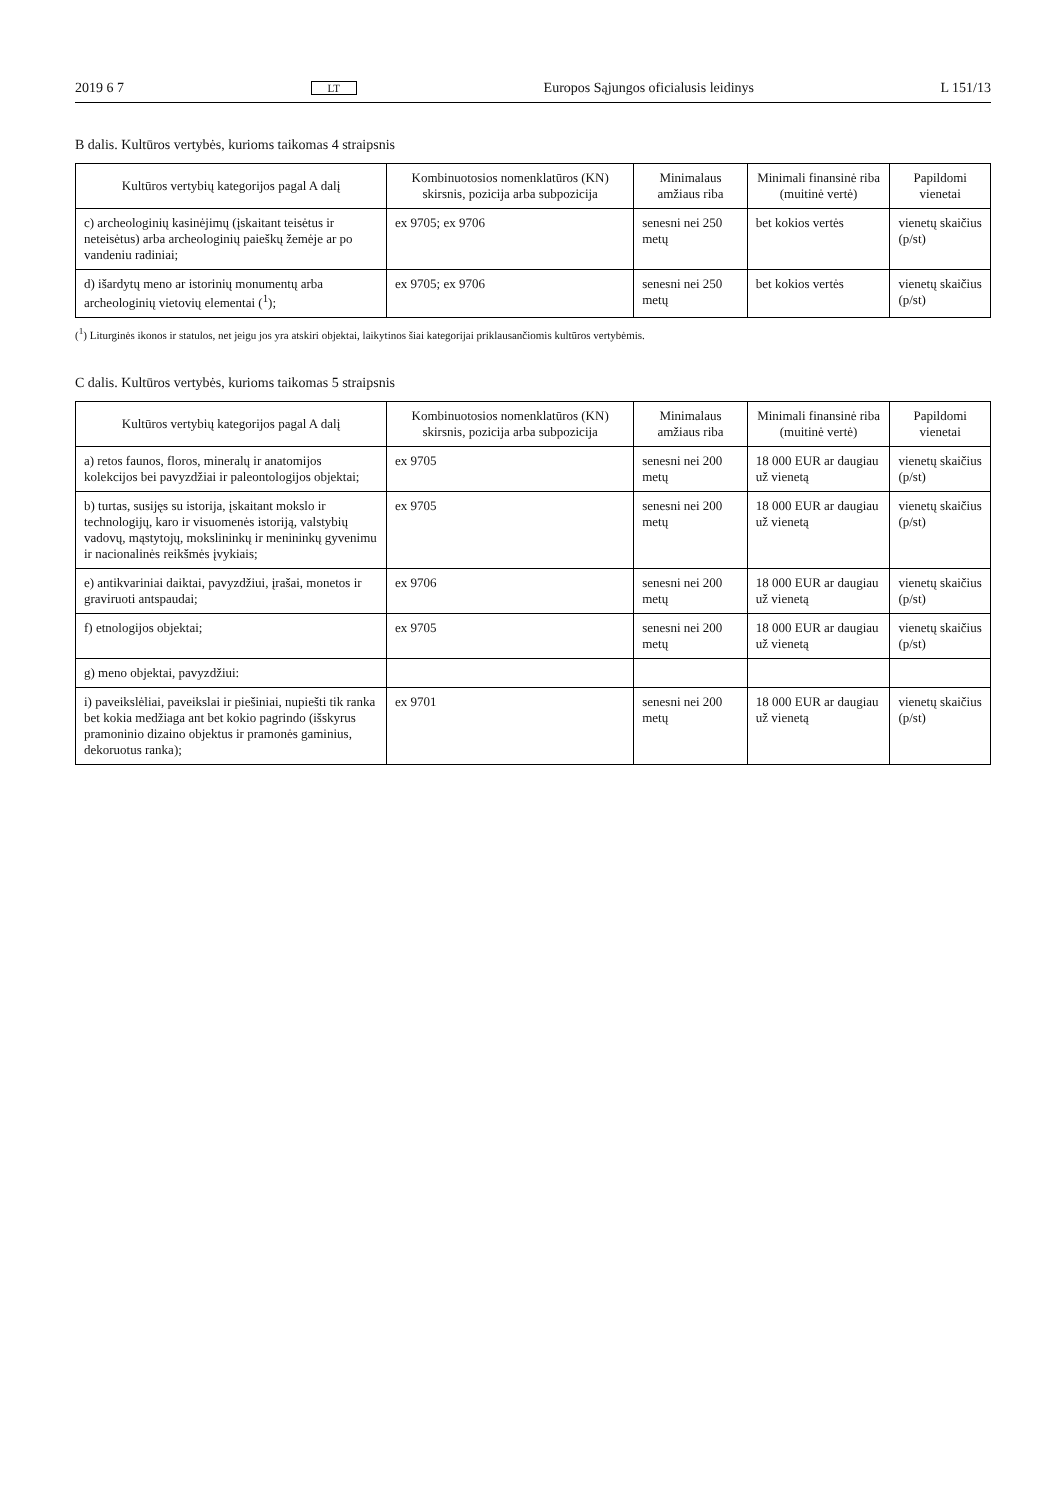2019 6 7 LT Europos Sąjungos oficialusis leidinys L 151/13
B dalis. Kultūros vertybės, kurioms taikomas 4 straipsnis
| Kultūros vertybių kategorijos pagal A dalį | Kombinuotosios nomenklatūros (KN) skirsnis, pozicija arba subpozicija | Minimalaus amžiaus riba | Minimali finansinė riba (muitinė vertė) | Papildomi vienetai |
| --- | --- | --- | --- | --- |
| c) archeologinių kasinėjimų (įskaitant teisėtus ir neteisėtus) arba archeologinių paieškų žemėje ar po vandeniu radiniai; | ex 9705; ex 9706 | senesni nei 250 metų | bet kokios vertės | vienetų skaičius (p/st) |
| d) išardytų meno ar istorinių monumentų arba archeologinių vietovių elementai (<sup>1</sup>); | ex 9705; ex 9706 | senesni nei 250 metų | bet kokios vertės | vienetų skaičius (p/st) |
(<sup>1</sup>) Liturginės ikonos ir statulos, net jeigu jos yra atskiri objektai, laikytinos šiai kategorijai priklausančiomis kultūros vertybėmis.
C dalis. Kultūros vertybės, kurioms taikomas 5 straipsnis
| Kultūros vertybių kategorijos pagal A dalį | Kombinuotosios nomenklatūros (KN) skirsnis, pozicija arba subpozicija | Minimalaus amžiaus riba | Minimali finansinė riba (muitinė vertė) | Papildomi vienetai |
| --- | --- | --- | --- | --- |
| a) retos faunos, floros, mineralų ir anatomijos kolekcijos bei pavyzdžiai ir paleontologijos objektai; | ex 9705 | senesni nei 200 metų | 18 000 EUR ar daugiau už vienetą | vienetų skaičius (p/st) |
| b) turtas, susijęs su istorija, įskaitant mokslo ir technologijų, karo ir visuomenės istoriją, valstybių vadovų, mąstytojų, mokslininkų ir menininkų gyvenimu ir nacionalinės reikšmės įvykiais; | ex 9705 | senesni nei 200 metų | 18 000 EUR ar daugiau už vienetą | vienetų skaičius (p/st) |
| e) antikvariniai daiktai, pavyzdžiui, įrašai, monetos ir graviruoti antspaudai; | ex 9706 | senesni nei 200 metų | 18 000 EUR ar daugiau už vienetą | vienetų skaičius (p/st) |
| f) etnologijos objektai; | ex 9705 | senesni nei 200 metų | 18 000 EUR ar daugiau už vienetą | vienetų skaičius (p/st) |
| g) meno objektai, pavyzdžiui: | | | | |
| i) paveikslėliai, paveikslai ir piešiniai, nupiešti tik ranka bet kokia medžiaga ant bet kokio pagrindo (išskyrus pramoninio dizaino objektus ir pramonės gaminius, dekoruotus ranka); | ex 9701 | senesni nei 200 metų | 18 000 EUR ar daugiau už vienetą | vienetų skaičius (p/st) |